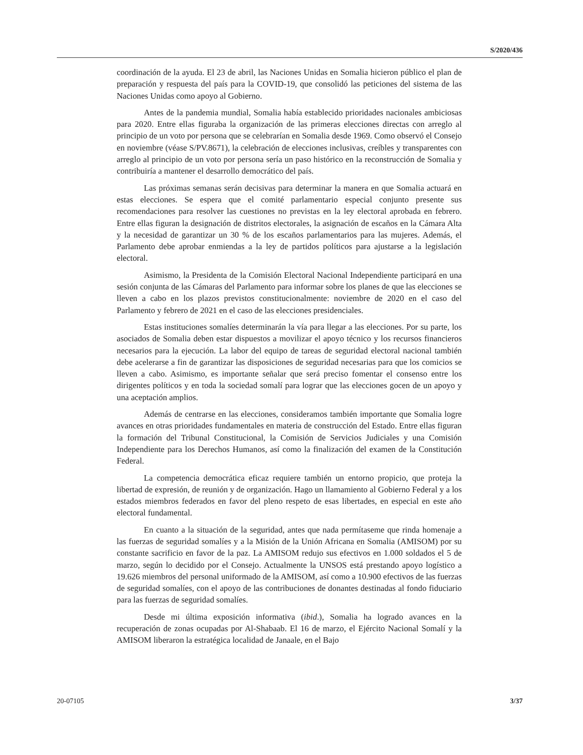S/2020/436
coordinación de la ayuda. El 23 de abril, las Naciones Unidas en Somalia hicieron público el plan de preparación y respuesta del país para la COVID-19, que consolidó las peticiones del sistema de las Naciones Unidas como apoyo al Gobierno.
Antes de la pandemia mundial, Somalia había establecido prioridades nacionales ambiciosas para 2020. Entre ellas figuraba la organización de las primeras elecciones directas con arreglo al principio de un voto por persona que se celebrarían en Somalia desde 1969. Como observó el Consejo en noviembre (véase S/PV.8671), la celebración de elecciones inclusivas, creíbles y transparentes con arreglo al principio de un voto por persona sería un paso histórico en la reconstrucción de Somalia y contribuiría a mantener el desarrollo democrático del país.
Las próximas semanas serán decisivas para determinar la manera en que Somalia actuará en estas elecciones. Se espera que el comité parlamentario especial conjunto presente sus recomendaciones para resolver las cuestiones no previstas en la ley electoral aprobada en febrero. Entre ellas figuran la designación de distritos electorales, la asignación de escaños en la Cámara Alta y la necesidad de garantizar un 30 % de los escaños parlamentarios para las mujeres. Además, el Parlamento debe aprobar enmiendas a la ley de partidos políticos para ajustarse a la legislación electoral.
Asimismo, la Presidenta de la Comisión Electoral Nacional Independiente participará en una sesión conjunta de las Cámaras del Parlamento para informar sobre los planes de que las elecciones se lleven a cabo en los plazos previstos constitucionalmente: noviembre de 2020 en el caso del Parlamento y febrero de 2021 en el caso de las elecciones presidenciales.
Estas instituciones somalíes determinarán la vía para llegar a las elecciones. Por su parte, los asociados de Somalia deben estar dispuestos a movilizar el apoyo técnico y los recursos financieros necesarios para la ejecución. La labor del equipo de tareas de seguridad electoral nacional también debe acelerarse a fin de garantizar las disposiciones de seguridad necesarias para que los comicios se lleven a cabo. Asimismo, es importante señalar que será preciso fomentar el consenso entre los dirigentes políticos y en toda la sociedad somalí para lograr que las elecciones gocen de un apoyo y una aceptación amplios.
Además de centrarse en las elecciones, consideramos también importante que Somalia logre avances en otras prioridades fundamentales en materia de construcción del Estado. Entre ellas figuran la formación del Tribunal Constitucional, la Comisión de Servicios Judiciales y una Comisión Independiente para los Derechos Humanos, así como la finalización del examen de la Constitución Federal.
La competencia democrática eficaz requiere también un entorno propicio, que proteja la libertad de expresión, de reunión y de organización. Hago un llamamiento al Gobierno Federal y a los estados miembros federados en favor del pleno respeto de esas libertades, en especial en este año electoral fundamental.
En cuanto a la situación de la seguridad, antes que nada permítaseme que rinda homenaje a las fuerzas de seguridad somalíes y a la Misión de la Unión Africana en Somalia (AMISOM) por su constante sacrificio en favor de la paz. La AMISOM redujo sus efectivos en 1.000 soldados el 5 de marzo, según lo decidido por el Consejo. Actualmente la UNSOS está prestando apoyo logístico a 19.626 miembros del personal uniformado de la AMISOM, así como a 10.900 efectivos de las fuerzas de seguridad somalíes, con el apoyo de las contribuciones de donantes destinadas al fondo fiduciario para las fuerzas de seguridad somalíes.
Desde mi última exposición informativa (ibid.), Somalia ha logrado avances en la recuperación de zonas ocupadas por Al-Shabaab. El 16 de marzo, el Ejército Nacional Somalí y la AMISOM liberaron la estratégica localidad de Janaale, en el Bajo
20-07105 3/37